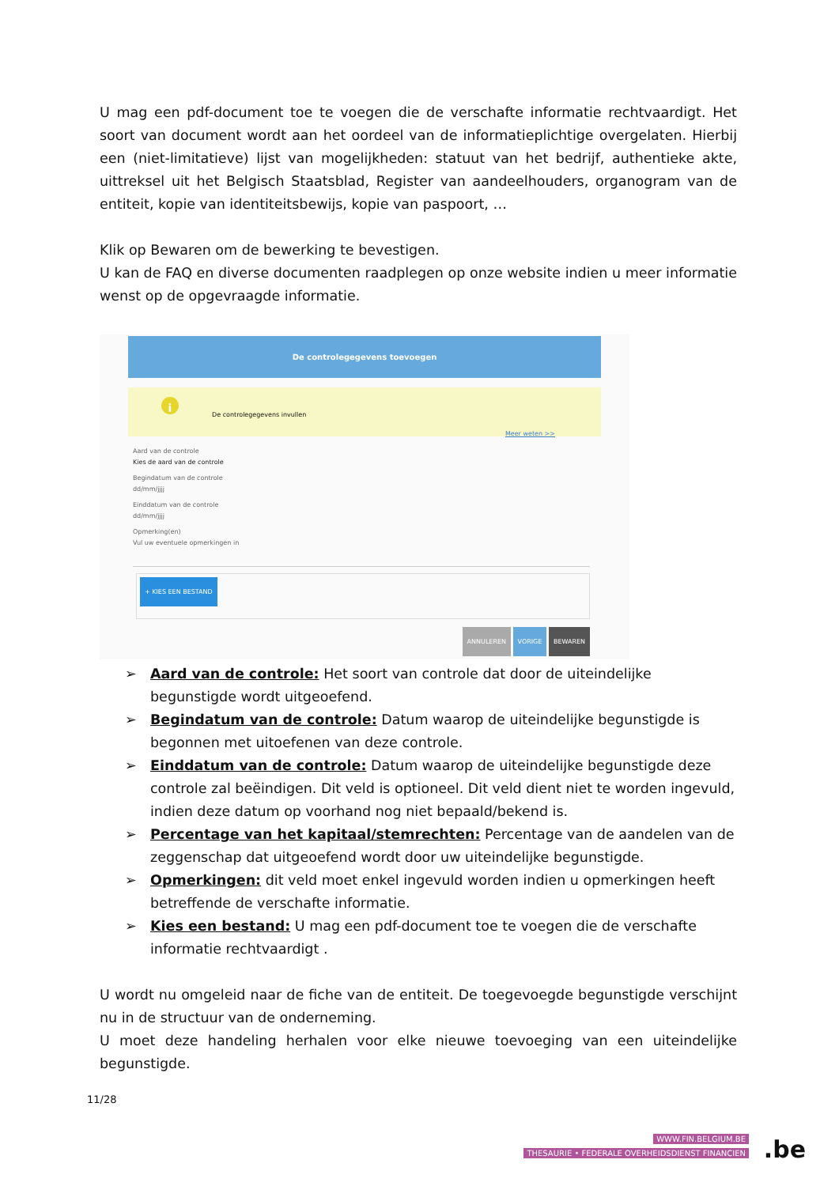U mag een pdf-document toe te voegen die de verschafte informatie rechtvaardigt. Het soort van document wordt aan het oordeel van de informatieplichtige overgelaten. Hierbij een (niet-limitatieve) lijst van mogelijkheden: statuut van het bedrijf, authentieke akte, uittreksel uit het Belgisch Staatsblad, Register van aandeelhouders, organogram van de entiteit, kopie van identiteitsbewijs, kopie van paspoort, …
Klik op Bewaren om de bewerking te bevestigen.
U kan de FAQ en diverse documenten raadplegen op onze website indien u meer informatie wenst op de opgevraagde informatie.
De controlegegevens toevoegen
i De controlegegevens invullen
Meer weten >>
Aard van de controle
Kies de aard van de controle
Begindatum van de controle
dd/mm/jjjj
Einddatum van de controle
dd/mm/jjjj
Opmerking(en)
Vul uw eventuele opmerkingen in
+ KIES EEN BESTAND
ANNULEREN VORIGE BEWAREN
➢ Aard van de controle: Het soort van controle dat door de uiteindelijke begunstigde wordt uitgeoefend.
➢ Begindatum van de controle: Datum waarop de uiteindelijke begunstigde is begonnen met uitoefenen van deze controle.
➢ Einddatum van de controle: Datum waarop de uiteindelijke begunstigde deze controle zal beëindigen. Dit veld is optioneel. Dit veld dient niet te worden ingevuld, indien deze datum op voorhand nog niet bepaald/bekend is.
➢ Percentage van het kapitaal/stemrechten: Percentage van de aandelen van de zeggenschap dat uitgeoefend wordt door uw uiteindelijke begunstigde.
➢ Opmerkingen: dit veld moet enkel ingevuld worden indien u opmerkingen heeft betreffende de verschafte informatie.
➢ Kies een bestand: U mag een pdf-document toe te voegen die de verschafte informatie rechtvaardigt .
U wordt nu omgeleid naar de fiche van de entiteit. De toegevoegde begunstigde verschijnt nu in de structuur van de onderneming.
U moet deze handeling herhalen voor elke nieuwe toevoeging van een uiteindelijke begunstigde.
11/28
WWW.FIN.BELGIUM.BE
THESAURIE • FEDERALE OVERHEIDSDIENST FINANCIEN
.be